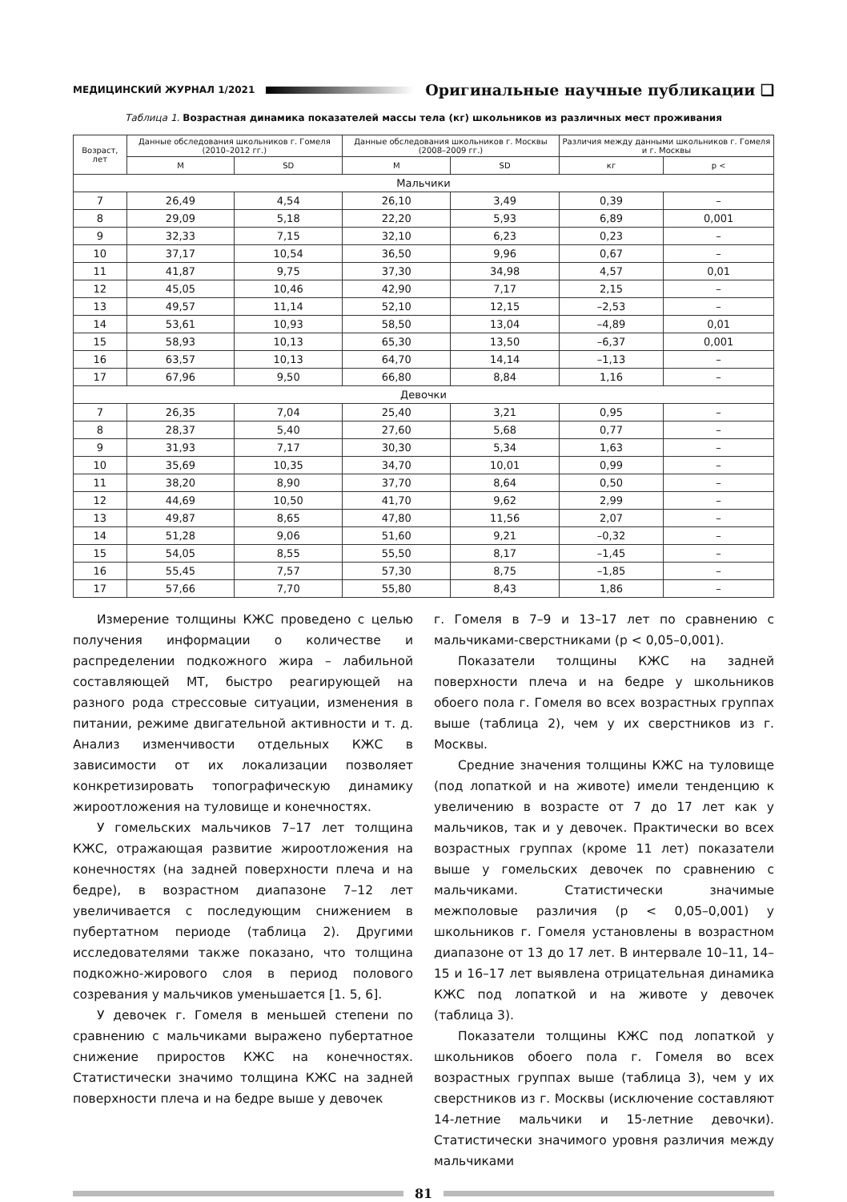МЕДИЦИНСКИЙ ЖУРНАЛ 1/2021 Оригинальные научные публикации ❑
Таблица 1. Возрастная динамика показателей массы тела (кг) школьников из различных мест проживания
| Возраст, лет | Данные обследования школьников г. Гомеля (2010–2012 гг.) | | Данные обследования школьников г. Москвы (2008–2009 гг.) | | Различия между данными школьников г. Гомеля и г. Москвы | |
| --- | --- | --- | --- | --- | --- | --- |
| | M | SD | M | SD | кг | p < |
| Мальчики | | | | | | |
| 7 | 26,49 | 4,54 | 26,10 | 3,49 | 0,39 | – |
| 8 | 29,09 | 5,18 | 22,20 | 5,93 | 6,89 | 0,001 |
| 9 | 32,33 | 7,15 | 32,10 | 6,23 | 0,23 | – |
| 10 | 37,17 | 10,54 | 36,50 | 9,96 | 0,67 | – |
| 11 | 41,87 | 9,75 | 37,30 | 34,98 | 4,57 | 0,01 |
| 12 | 45,05 | 10,46 | 42,90 | 7,17 | 2,15 | – |
| 13 | 49,57 | 11,14 | 52,10 | 12,15 | –2,53 | – |
| 14 | 53,61 | 10,93 | 58,50 | 13,04 | –4,89 | 0,01 |
| 15 | 58,93 | 10,13 | 65,30 | 13,50 | –6,37 | 0,001 |
| 16 | 63,57 | 10,13 | 64,70 | 14,14 | –1,13 | – |
| 17 | 67,96 | 9,50 | 66,80 | 8,84 | 1,16 | – |
| Девочки | | | | | | |
| 7 | 26,35 | 7,04 | 25,40 | 3,21 | 0,95 | – |
| 8 | 28,37 | 5,40 | 27,60 | 5,68 | 0,77 | – |
| 9 | 31,93 | 7,17 | 30,30 | 5,34 | 1,63 | – |
| 10 | 35,69 | 10,35 | 34,70 | 10,01 | 0,99 | – |
| 11 | 38,20 | 8,90 | 37,70 | 8,64 | 0,50 | – |
| 12 | 44,69 | 10,50 | 41,70 | 9,62 | 2,99 | – |
| 13 | 49,87 | 8,65 | 47,80 | 11,56 | 2,07 | – |
| 14 | 51,28 | 9,06 | 51,60 | 9,21 | –0,32 | – |
| 15 | 54,05 | 8,55 | 55,50 | 8,17 | –1,45 | – |
| 16 | 55,45 | 7,57 | 57,30 | 8,75 | –1,85 | – |
| 17 | 57,66 | 7,70 | 55,80 | 8,43 | 1,86 | – |
Измерение толщины КЖС проведено с целью получения информации о количестве и распределении подкожного жира – лабильной составляющей МТ, быстро реагирующей на разного рода стрессовые ситуации, изменения в питании, режиме двигательной активности и т. д. Анализ изменчивости отдельных КЖС в зависимости от их локализации позволяет конкретизировать топографическую динамику жироотложения на туловище и конечностях.
У гомельских мальчиков 7–17 лет толщина КЖС, отражающая развитие жироотложения на конечностях (на задней поверхности плеча и на бедре), в возрастном диапазоне 7–12 лет увеличивается с последующим снижением в пубертатном периоде (таблица 2). Другими исследователями также показано, что толщина подкожно-жирового слоя в период полового созревания у мальчиков уменьшается [1. 5, 6].
У девочек г. Гомеля в меньшей степени по сравнению с мальчиками выражено пубертатное снижение приростов КЖС на конечностях. Статистически значимо толщина КЖС на задней поверхности плеча и на бедре выше у девочек
г. Гомеля в 7–9 и 13–17 лет по сравнению с мальчиками-сверстниками (р < 0,05–0,001).
Показатели толщины КЖС на задней поверхности плеча и на бедре у школьников обоего пола г. Гомеля во всех возрастных группах выше (таблица 2), чем у их сверстников из г. Москвы.
Средние значения толщины КЖС на туловище (под лопаткой и на животе) имели тенденцию к увеличению в возрасте от 7 до 17 лет как у мальчиков, так и у девочек. Практически во всех возрастных группах (кроме 11 лет) показатели выше у гомельских девочек по сравнению с мальчиками. Статистически значимые межполовые различия (р < 0,05–0,001) у школьников г. Гомеля установлены в возрастном диапазоне от 13 до 17 лет. В интервале 10–11, 14–15 и 16–17 лет выявлена отрицательная динамика КЖС под лопаткой и на животе у девочек (таблица 3).
Показатели толщины КЖС под лопаткой у школьников обоего пола г. Гомеля во всех возрастных группах выше (таблица 3), чем у их сверстников из г. Москвы (исключение составляют 14-летние мальчики и 15-летние девочки). Статистически значимого уровня различия между мальчиками
81